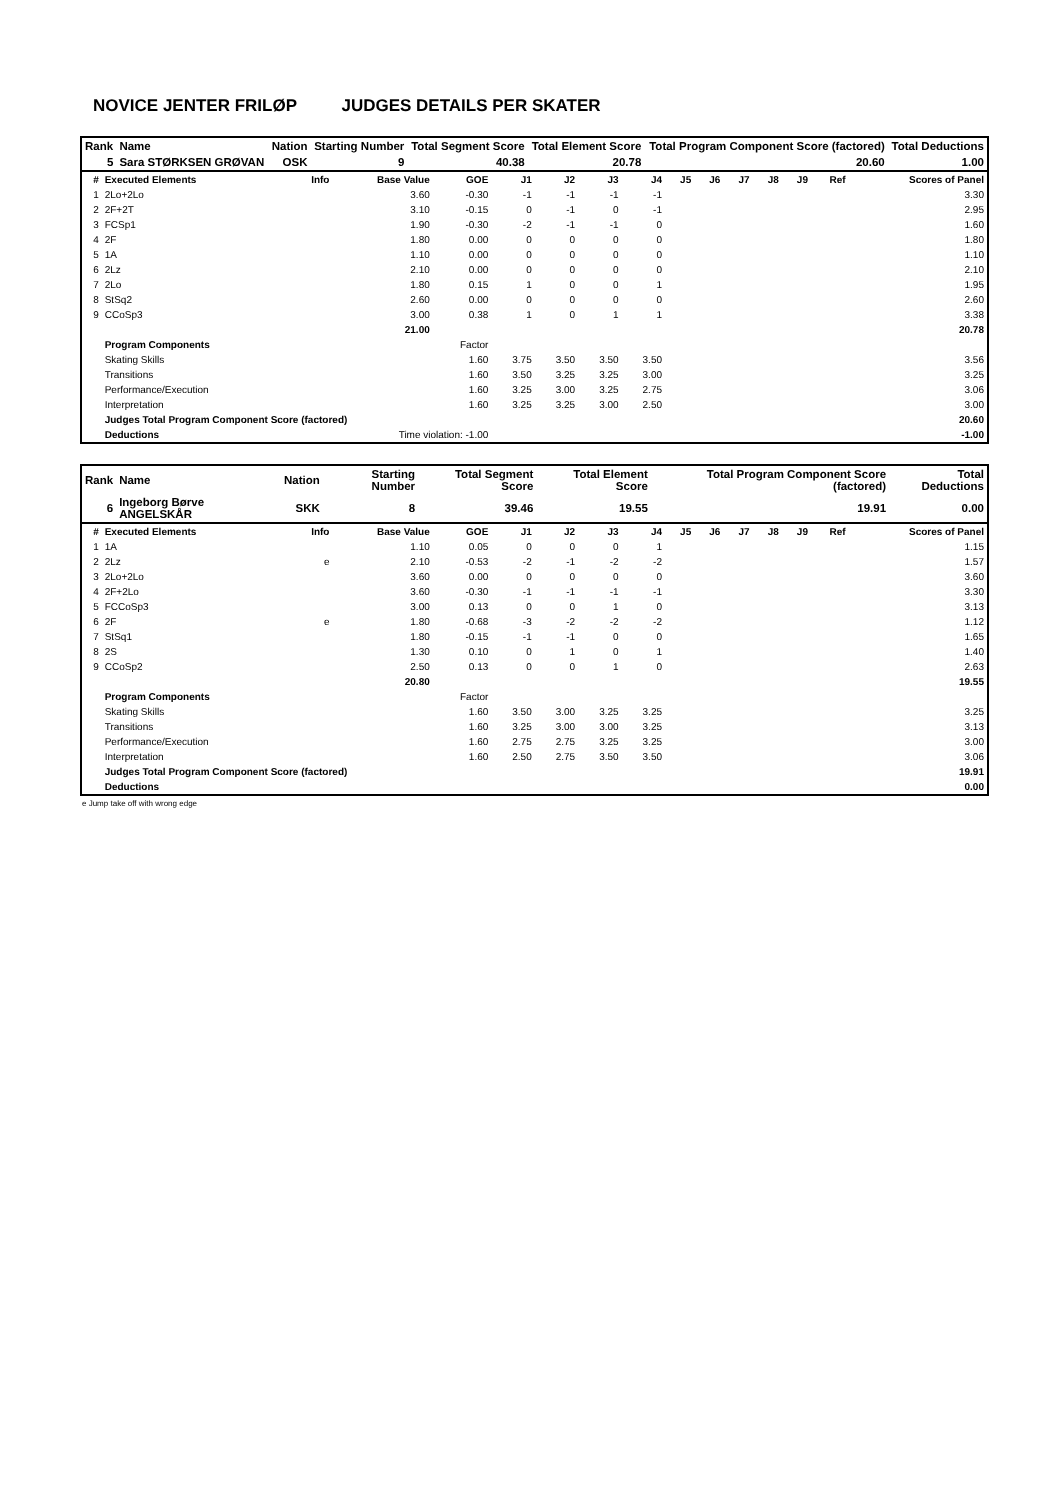NOVICE JENTER FRILØP JUDGES DETAILS PER SKATER
| Rank | Name | Nation | Starting Number | Total Segment Score | Total Element Score | Total Program Component Score (factored) | Total Deductions |
| --- | --- | --- | --- | --- | --- | --- | --- |
| 5 | Sara STØRKSEN GRØVAN | OSK | 9 | 40.38 | 20.78 | 20.60 | 1.00 |
| # | Executed Elements | Info | Base Value | GOE | J1 | J2 | J3 | J4 | J5 | J6 | J7 | J8 | J9 | Ref | Scores of Panel |
| --- | --- | --- | --- | --- | --- | --- | --- | --- | --- | --- | --- | --- | --- | --- | --- |
| 1 | 2Lo+2Lo | | 3.60 | -0.30 | -1 | -1 | -1 | -1 | | | | | | | 3.30 |
| 2 | 2F+2T | | 3.10 | -0.15 | 0 | -1 | 0 | -1 | | | | | | | 2.95 |
| 3 | FCSp1 | | 1.90 | -0.30 | -2 | -1 | -1 | 0 | | | | | | | 1.60 |
| 4 | 2F | | 1.80 | 0.00 | 0 | 0 | 0 | 0 | | | | | | | 1.80 |
| 5 | 1A | | 1.10 | 0.00 | 0 | 0 | 0 | 0 | | | | | | | 1.10 |
| 6 | 2Lz | | 2.10 | 0.00 | 0 | 0 | 0 | 0 | | | | | | | 2.10 |
| 7 | 2Lo | | 1.80 | 0.15 | 1 | 0 | 0 | 1 | | | | | | | 1.95 |
| 8 | StSq2 | | 2.60 | 0.00 | 0 | 0 | 0 | 0 | | | | | | | 2.60 |
| 9 | CCoSp3 | | 3.00 | 0.38 | 1 | 0 | 1 | 1 | | | | | | | 3.38 |
| | | | 21.00 | | | | | | | | | | | | 20.78 |
| | Program Components | | | Factor | | | | | | | | | | | |
| | Skating Skills | | | 1.60 | 3.75 | 3.50 | 3.50 | 3.50 | | | | | | | 3.56 |
| | Transitions | | | 1.60 | 3.50 | 3.25 | 3.25 | 3.00 | | | | | | | 3.25 |
| | Performance/Execution | | | 1.60 | 3.25 | 3.00 | 3.25 | 2.75 | | | | | | | 3.06 |
| | Interpretation | | | 1.60 | 3.25 | 3.25 | 3.00 | 2.50 | | | | | | | 3.00 |
| | Judges Total Program Component Score (factored) | | | | | | | | | | | | | | 20.60 |
| | Deductions | Time violation: -1.00 | | | | | | | | | | | | | -1.00 |
| Rank | Name | Nation | Starting Number | Total Segment Score | Total Element Score | Total Program Component Score (factored) | Total Deductions |
| --- | --- | --- | --- | --- | --- | --- | --- |
| 6 | Ingeborg Børve ANGELSKÅR | SKK | 8 | 39.46 | 19.55 | 19.91 | 0.00 |
| # | Executed Elements | Info | Base Value | GOE | J1 | J2 | J3 | J4 | J5 | J6 | J7 | J8 | J9 | Ref | Scores of Panel |
| --- | --- | --- | --- | --- | --- | --- | --- | --- | --- | --- | --- | --- | --- | --- | --- |
| 1 | 1A | | 1.10 | 0.05 | 0 | 0 | 0 | 1 | | | | | | | 1.15 |
| 2 | 2Lz | e | 2.10 | -0.53 | -2 | -1 | -2 | -2 | | | | | | | 1.57 |
| 3 | 2Lo+2Lo | | 3.60 | 0.00 | 0 | 0 | 0 | 0 | | | | | | | 3.60 |
| 4 | 2F+2Lo | | 3.60 | -0.30 | -1 | -1 | -1 | -1 | | | | | | | 3.30 |
| 5 | FCCoSp3 | | 3.00 | 0.13 | 0 | 0 | 1 | 0 | | | | | | | 3.13 |
| 6 | 2F | e | 1.80 | -0.68 | -3 | -2 | -2 | -2 | | | | | | | 1.12 |
| 7 | StSq1 | | 1.80 | -0.15 | -1 | -1 | 0 | 0 | | | | | | | 1.65 |
| 8 | 2S | | 1.30 | 0.10 | 0 | 1 | 0 | 1 | | | | | | | 1.40 |
| 9 | CCoSp2 | | 2.50 | 0.13 | 0 | 0 | 1 | 0 | | | | | | | 2.63 |
| | | | 20.80 | | | | | | | | | | | | 19.55 |
| | Program Components | | | Factor | | | | | | | | | | | |
| | Skating Skills | | | 1.60 | 3.50 | 3.00 | 3.25 | 3.25 | | | | | | | 3.25 |
| | Transitions | | | 1.60 | 3.25 | 3.00 | 3.00 | 3.25 | | | | | | | 3.13 |
| | Performance/Execution | | | 1.60 | 2.75 | 2.75 | 3.25 | 3.25 | | | | | | | 3.00 |
| | Interpretation | | | 1.60 | 2.50 | 2.75 | 3.50 | 3.50 | | | | | | | 3.06 |
| | Judges Total Program Component Score (factored) | | | | | | | | | | | | | | 19.91 |
| | Deductions | | | | | | | | | | | | | | 0.00 |
e Jump take off with wrong edge